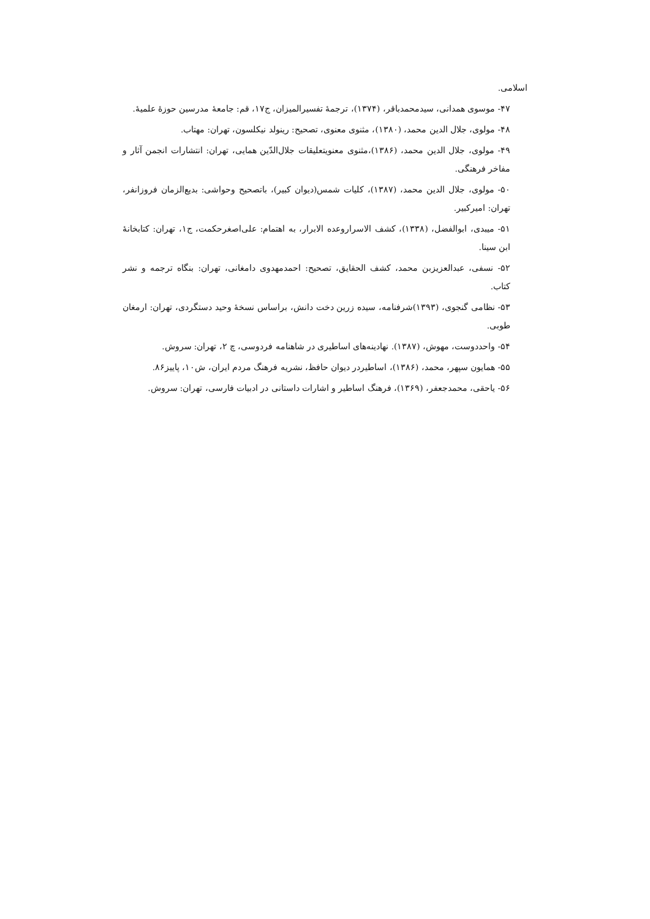اسلامی.
۴۷- موسوی همدانی، سیدمحمدباقر، (۱۳۷۴)، ترجمهٔ تفسیرالمیزان، ج۱۷، قم: جامعهٔ مدرسین حوزهٔ علمیهٔ.
۴۸- مولوی، جلال الدین محمد، (۱۳۸۰)، مثنوی معنوی، تصحیح: رینولد نیکلسون، تهران: مهتاب.
۴۹- مولوی، جلال الدین محمد، (۱۳۸۶)،مثنوی معنویتعلیقات جلال‌الدّین همایی، تهران: انتشارات انجمن آثار و مفاخر فرهنگی.
۵۰- مولوی، جلال الدین محمد، (۱۳۸۷)، کلیات شمس(دیوان کبیر)، باتصحیح وحواشی: بدیع‌الزمان فروزانفر، تهران: امیرکبیر.
۵۱- میبدی، ابوالفضل، (۱۳۳۸)، کشف الاسراروعده الابرار، به اهتمام: علی‌اصغرحکمت، ج۱، تهران: کتابخانهٔ ابن سینا.
۵۲- نسفی، عبدالعزیزبن محمد، کشف الحقایق، تصحیح: احمدمهدوی دامغانی، تهران: بنگاه ترجمه و نشر کتاب.
۵۳- نظامی گنجوی، (۱۳۹۳)شرفنامه، سیده زرین دخت دانش، براساس نسخهٔ وحید دستگردی، تهران: ارمغان طوبی.
۵۴- واحددوست، مهوش، (۱۳۸۷). نهادینه‌های اساطیری در شاهنامه فردوسی، چ ۲، تهران: سروش.
۵۵- همایون سپهر، محمد، (۱۳۸۶)، اساطیردر دیوان حافظ، نشریه فرهنگ مردم ایران، ش۱۰، پاییز۸۶.
۵۶- یاحقی، محمدجعفر، (۱۳۶۹)، فرهنگ اساطیر و اشارات داستانی در ادبیات فارسی، تهران: سروش.